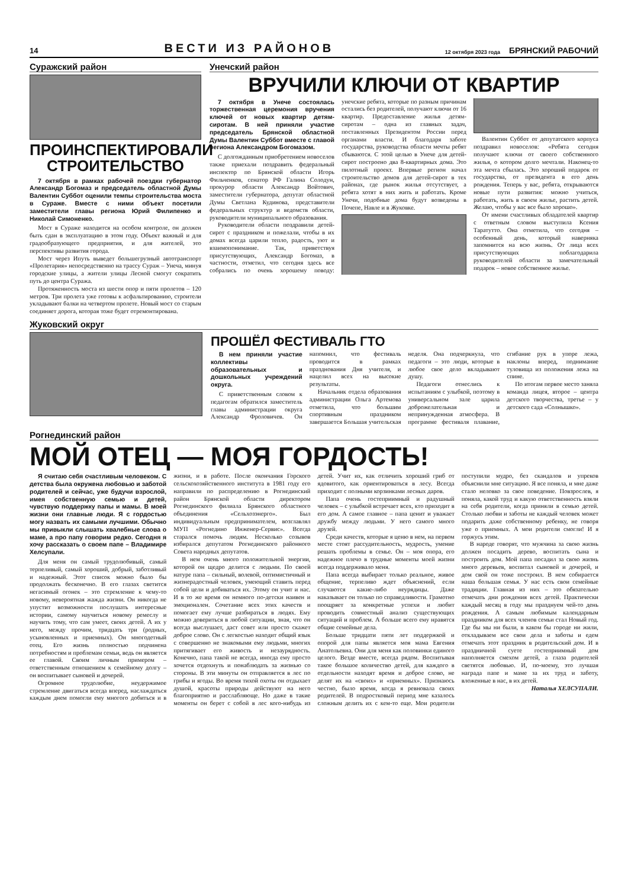14 ВЕСТИ ИЗ РАЙОНОВ 12 октября 2023 года БРЯНСКИЙ РАБОЧИЙ
Суражский район
ПРОИНСПЕКТИРОВАЛИ СТРОИТЕЛЬСТВО
7 октября в рамках рабочей поездки губернатор Александр Богомаз и председатель областной Думы Валентин Суббот оценили темпы строительства моста в Сураже. Вместе с ними объект посетили заместители главы региона Юрий Филипенко и Николай Симоненко.
Мост в Сураже находится на особом контроле, он должен быть сдан в эксплуатацию в этом году. Объект важный и для градообразующего предприятия, и для жителей, это перспективы развития города.
Мост через Ипуть выведет большегрузный автотранспорт «Пролетария» непосредственно на трассу Сураж – Унеча, минуя городские улицы, а жители улицы Лесной смогут сократить путь до центра Суража.
Протяженность моста из шести опор и пяти пролетов – 120 метров. Три пролета уже готовы к асфальтированию, строители укладывают балки на четвертом пролете. Новый мост со старым соединяет дорога, которая тоже будет отремонтирована.
Унечский район
ВРУЧИЛИ КЛЮЧИ ОТ КВАРТИР
7 октября в Унече состоялась торжественная церемония вручения ключей от новых квартир детям-сиротам. В ней приняли участие председатель Брянской областной Думы Валентин Суббот вместе с главой региона Александром Богомазом.
С долгожданным приобретением новоселов также приехали поздравить федеральный инспектор по Брянской области Игорь Фильченков, сенатор РФ Галина Солодун, прокурор области Александр Войтович, заместители губернатора, депутат областной Думы Светлана Кудинова, представители федеральных структур и ведомств области, руководители муниципального образования.
Руководители области поздравили детей-сирот с праздником и пожелали, чтобы в их домах всегда царили тепло, радость, уют и взаимопонимание. Так, приветствуя присутствующих, Александр Богомаз, в частности, отметил, что сегодня здесь все собрались по очень хорошему поводу: унечские ребята, которые по разным причинам остались без родителей, получают ключи от 16 квартир. Предоставление жилья детям-сиротам – одна из главных задач, поставленных Президентом России перед органами власти. И благодаря заботе государства, руководства области мечты ребят сбываются. С этой целью в Унече для детей-сирот построено два 8-квартирных дома. Это пилотный проект. Впервые регион начал строительство домов для детей-сирот в тех районах, где рынок жилья отсутствует, а ребята хотят в них жить и работать. Кроме Унечи, подобные дома будут возведены в Почепе, Навле и в Жуковке.
Валентин Суббот от депутатского корпуса поздравил новоселов: «Ребята сегодня получают ключи от своего собственного жилья, о котором долго мечтали. Наконец-то эта мечта сбылась. Это хороший подарок от государства, от президента в его день рождения. Теперь у вас, ребята, открываются новые пути развития: можно учиться, работать, жить в своем жилье, растить детей. Желаю, чтобы у вас все было хорошо».
От имени счастливых обладателей квартир с ответным словом выступила Ксения Таратутто. Она отметила, что сегодня – особенный день, который наверняка запомнится на всю жизнь. От лица всех присутствующих поблагодарила руководителей области за замечательный подарок – новое собственное жилье.
Жуковский округ
ПРОШЁЛ ФЕСТИВАЛЬ ГТО
В нем приняли участие коллективы образовательных и дошкольных учреждений округа.
С приветственным словом к педагогам обратился заместитель главы администрации округа Александр Фроловичев. Он напомнил, что фестиваль проводится в рамках празднования Дня учителя, и нацелил всех на высокие результаты.
Начальник отдела образования администрации Ольга Артемова отметила, что большим спортивным праздником завершается Большая учительская неделя. Она подчеркнула, что педагоги – это люди, которые в любое свое дело вкладывают душу.
Педагоги отнеслись к испытаниям с улыбкой, поэтому в универсальном зале царила доброжелательная и непринужденная атмосфера. В программе фестиваля плавание, сгибание рук в упоре лежа, наклоны вперед, поднимание туловища из положения лежа на спине.
По итогам первое место заняла команда лицея, второе – центра детского творчества, третье – у детского сада «Солнышко».
Рогнединский район
МОЙ ОТЕЦ — МОЯ ГОРДОСТЬ!
Я считаю себя счастливым человеком. С детства была окружена любовью и заботой родителей и сейчас, уже будучи взрослой, имея собственную семью и детей, чувствую поддержку папы и мамы. В моей жизни они главные люди. Я с гордостью могу назвать их самыми лучшими. Обычно мы привыкли слышать хвалебные слова о маме, а про папу говорим редко. Сегодня я хочу рассказать о своем папе – Владимире Хелсупали.
Для меня он самый трудолюбивый, самый терпеливый, самый хороший, добрый, заботливый и надежный. Этот список можно было бы продолжать бесконечно. В его глазах светится негасимый огонек – это стремление к чему-то новому, невероятная жажда жизни. Он никогда не упустит возможности послушать интересные истории, самому научиться новому ремеслу и научить тому, что сам умеет, своих детей. А их у него, между прочим, тридцать три (родных, усыновленных и приемных). Он многодетный отец. Его жизнь полностью подчинена потребностям и проблемам семьи, ведь он является ее главой. Своим личным примером – ответственным отношением к семейному долгу – он воспитывает сыновей и дочерей.
Огромное трудолюбие, неудержимое стремление двигаться всегда вперед, наслаждаться каждым днем помогли ему многого добиться и в жизни, и в работе. После окончания Горского сельскохозяйственного института в 1981 году его направили по распределению в Рогнединский район Брянской области директором Рогнединского филиала Брянского областного объединения «Сельхозэнерго». Был индивидуальным предпринимателем, возглавлял МУП «Рогнедино Инженер-Сервис». Всегда старался помочь людям. Несколько созывов избирался депутатом Рогнединского районного Совета народных депутатов.
В нем очень много положительной энергии, которой он щедро делится с людьми. По своей натуре папа – сильный, волевой, оптимистичный и жизнерадостный человек, умеющий ставить перед собой цели и добиваться их. Этому он учит и нас. И в то же время он немного по-детски наивен и эмоционален. Сочетание всех этих качеств и помогает ему лучше разбираться в людях. Ему можно довериться в любой ситуации, зная, что он всегда выслушает, даст совет или просто скажет доброе слово. Он с легкостью находит общий язык с совершенно не знакомыми ему людьми, многих притягивает его живость и незаурядность. Конечно, папа такой не всегда, иногда ему просто хочется отдохнуть и понаблюдать за жизнью со стороны. В эти минуты он отправляется в лес по грибы и ягоды. Во время тихой охоты он отдыхает душой, красоты природы действуют на него благоприятно и расслабляюще. Но даже в такие моменты он берет с собой в лес кого-нибудь из детей. Учит их, как отличить хороший гриб от ядовитого, как ориентироваться в лесу. Всегда приходит с полными корзинками лесных даров.
Папа очень гостеприимный и радушный человек – с улыбкой встречает всех, кто приходит в его дом. А самое главное – папа ценит и уважает дружбу между людьми. У него самого много друзей.
Среди качеств, которые я ценю в нем, на первом месте стоят рассудительность, мудрость, умение решать проблемы в семье. Он – моя опора, его надежное плечо в трудные моменты моей жизни всегда поддерживало меня.
Папа всегда выбирает только реальное, живое общение, терпеливо ждет объяснений, если случаются какие-либо неурядицы. Даже наказывает он только по справедливости. Грамотно поощряет за конкретные успехи и любит проводить совместный анализ существующих ситуаций и проблем. А больше всего ему нравятся общие семейные дела.
Больше тридцати пяти лет поддержкой и опорой для папы является моя мама Евгения Анатольевна. Они для меня как половинки единого целого. Везде вместе, всегда рядом. Воспитывая такое большое количество детей, для каждого в отдельности находят время и доброе слово, не делят их на «своих» и «приемных». Признаюсь честно, было время, когда я ревновала своих родителей. В подростковый период мне казалось сложным делить их с кем-то еще. Мои родители поступили мудро, без скандалов и упреков объяснили мне ситуацию. Я все поняла, и мне даже стало неловко за свое поведение. Повзрослев, я поняла, какой труд и какую ответственность взяли на себя родители, когда приняли в семью детей. Столько любви и заботы не каждый человек может подарить даже собственному ребенку, не говоря уже о приемных. А мои родители смогли! И я горжусь этим.
В народе говорят, что мужчина за свою жизнь должен посадить дерево, воспитать сына и построить дом. Мой папа посадил за свою жизнь много деревьев, воспитал сыновей и дочерей, и дом свой он тоже построил. В нем собирается наша большая семья. У нас есть свои семейные традиции. Главная из них – это обязательно отмечать дни рождения всех детей. Практически каждый месяц в году мы празднуем чей-то день рождения. А самым любимым календарным праздником для всех членов семьи стал Новый год. Где бы мы ни были, в каком бы городе ни жили, откладываем все свои дела и заботы и едем отмечать этот праздник в родительский дом. И в праздничной суете гостеприимный дом наполняется смехом детей, а глаза родителей светятся любовью. И, по-моему, это лучшая награда папе и маме за их труд и заботу, вложенные в нас, в их детей.
Наталья ХЕЛСУПАЛИ.